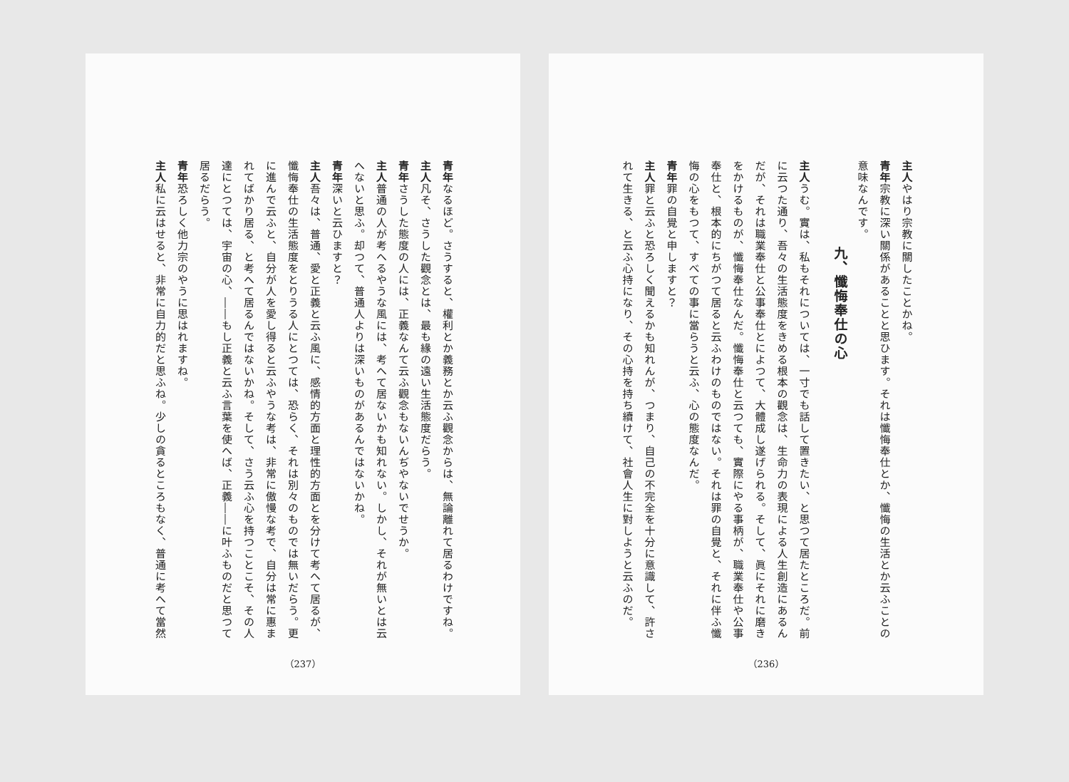主人やはり宗教に關したことかね。
青年宗教に深い關係があることと思ひます。それは懺悔奉仕とか、懺悔の生活とか云ふことの意味なんです。
九、懺悔奉仕の心
主人うむ。實は、私もそれについては、一寸でも話して置きたい、と思つて居たところだ。前に云つた通り、吾々の生活態度をきめる根本の觀念は、生命力の表現による人生創造にあるんだが、それは職業奉仕と公事奉仕とによつて、大體成し遂げられる。そして、眞にそれに磨きをかけるものが、懺悔奉仕なんだ。懺悔奉仕と云つても、實際にやる事柄が、職業奉仕や公事奉仕と、根本的にちがつて居ると云ふわけのものではない。それは罪の自覺と、それに伴ふ懺悔の心をもつて、すべての事に當らうと云ふ、心の態度なんだ。
青年罪の自覺と申しますと？
主人罪と云ふと恐ろしく聞えるかも知れんが、つまり、自己の不完全を十分に意識して、許されて生きる、と云ふ心持になり、その心持を持ち續けて、社會人生に對しようと云ふのだ。
（236）
青年なるほど。さうすると、權利とか義務とか云ふ觀念からは、無論離れて居るわけですね。
主人凡そ、さうした觀念とは、最も緣の遠い生活態度だらう。
青年さうした態度の人には、正義なんて云ふ觀念もないんぢやないでせうか。
主人普通の人が考へるやうな風には、考へて居ないかも知れない。しかし、それが無いとは云へないと思ふ。却つて、普通人よりは深いものがあるんではないかね。
青年深いと云ひますと？
主人吾々は、普通、愛と正義と云ふ風に、感情的方面と理性的方面とを分けて考へて居るが、懺悔奉仕の生活態度をとりうる人にとつては、恐らく、それは別々のものでは無いだらう。更に進んで云ふと、自分が人を愛し得ると云ふやうな考は、非常に傲慢な考で、自分は常に惠まれてばかり居る、と考へて居るんではないかね。そして、さう云ふ心を持つことこそ、その人達にとつては、宇宙の心、――もし正義と云ふ言葉を使へば、正義――に叶ふものだと思つて居るだらう。
青年恐ろしく他力宗のやうに思はれますね。
主人私に云はせると、非常に自力的だと思ふね。少しの貪るところもなく、普通に考へて當然
（237）